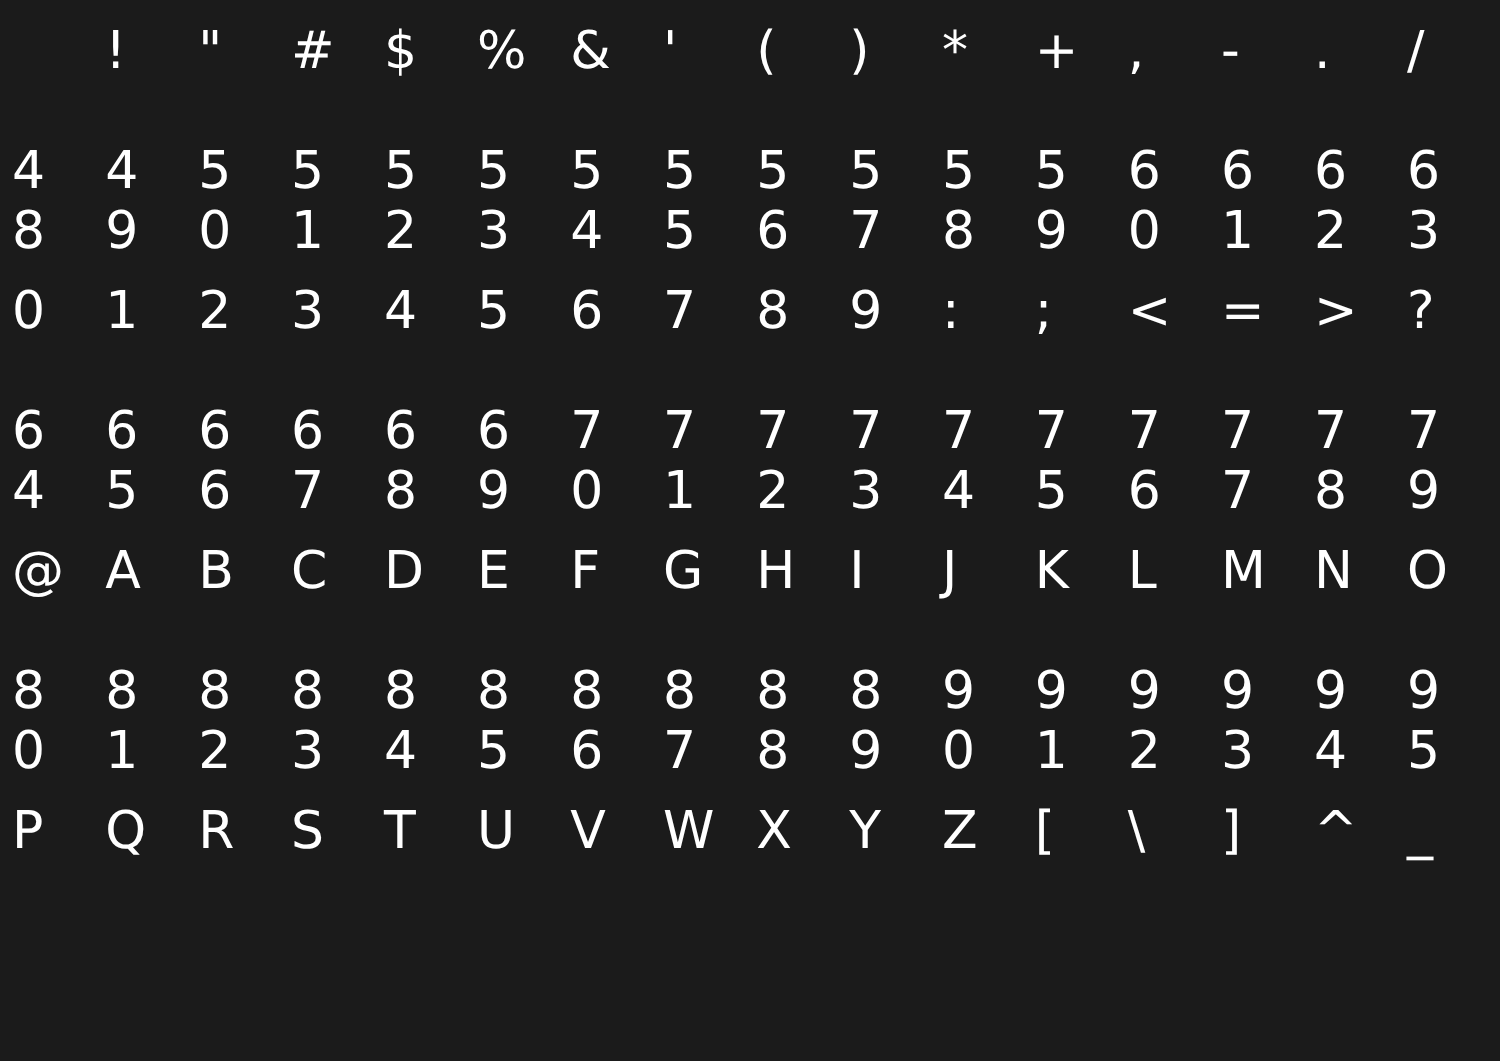| | ! | " | # | $ | % | & | ' | ( | ) | * | + | , | - | . | / |
| 4 | 4 | 5 | 5 | 5 | 5 | 5 | 5 | 5 | 5 | 5 | 5 | 6 | 6 | 6 | 6 |
| 8 | 9 | 0 | 1 | 2 | 3 | 4 | 5 | 6 | 7 | 8 | 9 | 0 | 1 | 2 | 3 |
| 0 | 1 | 2 | 3 | 4 | 5 | 6 | 7 | 8 | 9 | : | ; | < | = | > | ? |
| 6 | 6 | 6 | 6 | 6 | 6 | 7 | 7 | 7 | 7 | 7 | 7 | 7 | 7 | 7 | 7 |
| 4 | 5 | 6 | 7 | 8 | 9 | 0 | 1 | 2 | 3 | 4 | 5 | 6 | 7 | 8 | 9 |
| @ | A | B | C | D | E | F | G | H | I | J | K | L | M | N | O |
| 8 | 8 | 8 | 8 | 8 | 8 | 8 | 8 | 8 | 8 | 9 | 9 | 9 | 9 | 9 | 9 |
| 0 | 1 | 2 | 3 | 4 | 5 | 6 | 7 | 8 | 9 | 0 | 1 | 2 | 3 | 4 | 5 |
| P | Q | R | S | T | U | V | W | X | Y | Z | [ | \ | ] | ^ | _ |